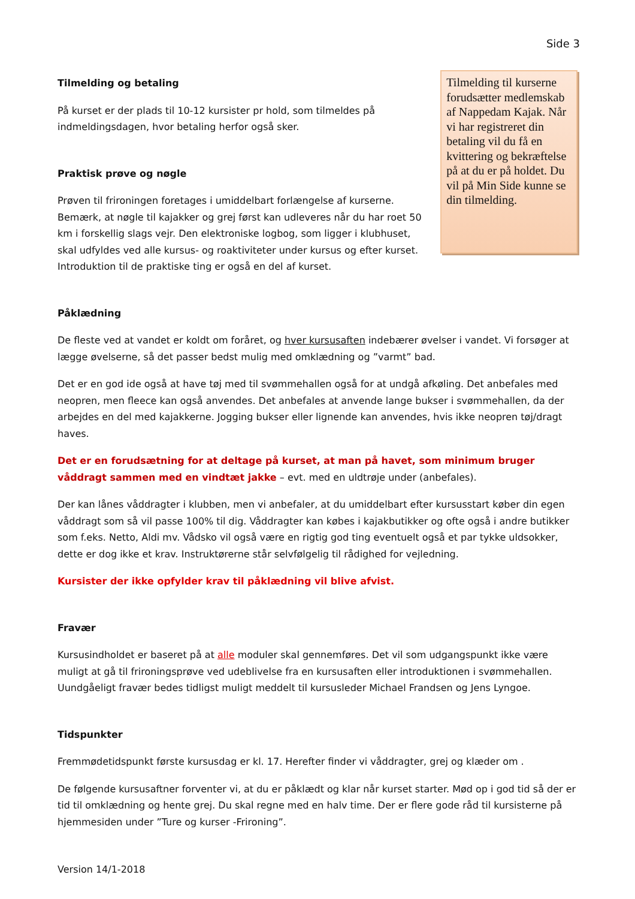Side 3
Tilmelding og betaling
På kurset er der plads til 10-12 kursister pr hold, som tilmeldes på indmeldingsdagen, hvor betaling herfor også sker.
Praktisk prøve og nøgle
Prøven til frironingen foretages i umiddelbart forlængelse af kurserne. Bemærk, at nøgle til kajakker og grej først kan udleveres når du har roet 50 km i forskellig slags vejr. Den elektroniske logbog, som ligger i klubhuset, skal udfyldes ved alle kursus- og roaktiviteter under kursus og efter kurset. Introduktion til de praktiske ting er også en del af kurset.
Tilmelding til kurserne forudsætter medlemskab af Nappedam Kajak. Når vi har registreret din betaling vil du få en kvittering og bekræftelse på at du er på holdet. Du vil på Min Side kunne se din tilmelding.
Påklædning
De fleste ved at vandet er koldt om foråret, og hver kursusaften indebærer øvelser i vandet. Vi forsøger at lægge øvelserne, så det passer bedst mulig med omklædning og ”varmt” bad.
Det er en god ide også at have tøj med til svømmehallen også for at undgå afkøling. Det anbefales med neopren, men fleece kan også anvendes. Det anbefales at anvende lange bukser i svømmehallen, da der arbejdes en del med kajakkerne. Jogging bukser eller lignende kan anvendes, hvis ikke neopren tøj/dragt haves.
Det er en forudsætning for at deltage på kurset, at man på havet, som minimum bruger våddragt sammen med en vindtæt jakke – evt. med en uldtrøje under (anbefales).
Der kan lånes våddragter i klubben, men vi anbefaler, at du umiddelbart efter kursusstart køber din egen våddragt som så vil passe 100% til dig. Våddragter kan købes i kajakbutikker og ofte også i andre butikker som f.eks. Netto, Aldi mv. Vådsko vil også være en rigtig god ting eventuelt også et par tykke uldsokker, dette er dog ikke et krav. Instruktørerne står selvfølgelig til rådighed for vejledning.
Kursister der ikke opfylder krav til påklædning vil blive afvist.
Fravær
Kursusindholdet er baseret på at alle moduler skal gennemføres. Det vil som udgangspunkt ikke være muligt at gå til frironingsprøve ved udeblivelse fra en kursusaften eller introduktionen i svømmehallen. Uundgåeligt fravær bedes tidligst muligt meddelt til kursusleder Michael Frandsen og Jens Lyngoe.
Tidspunkter
Fremmødetidspunkt første kursusdag er kl. 17. Herefter finder vi våddragter, grej og klæder om .
De følgende kursusaftner forventer vi, at du er påklædt og klar når kurset starter. Mød op i god tid så der er tid til omklædning og hente grej. Du skal regne med en halv time. Der er flere gode råd til kursisterne på hjemmesiden under ”Ture og kurser -Frironing”.
Version 14/1-2018